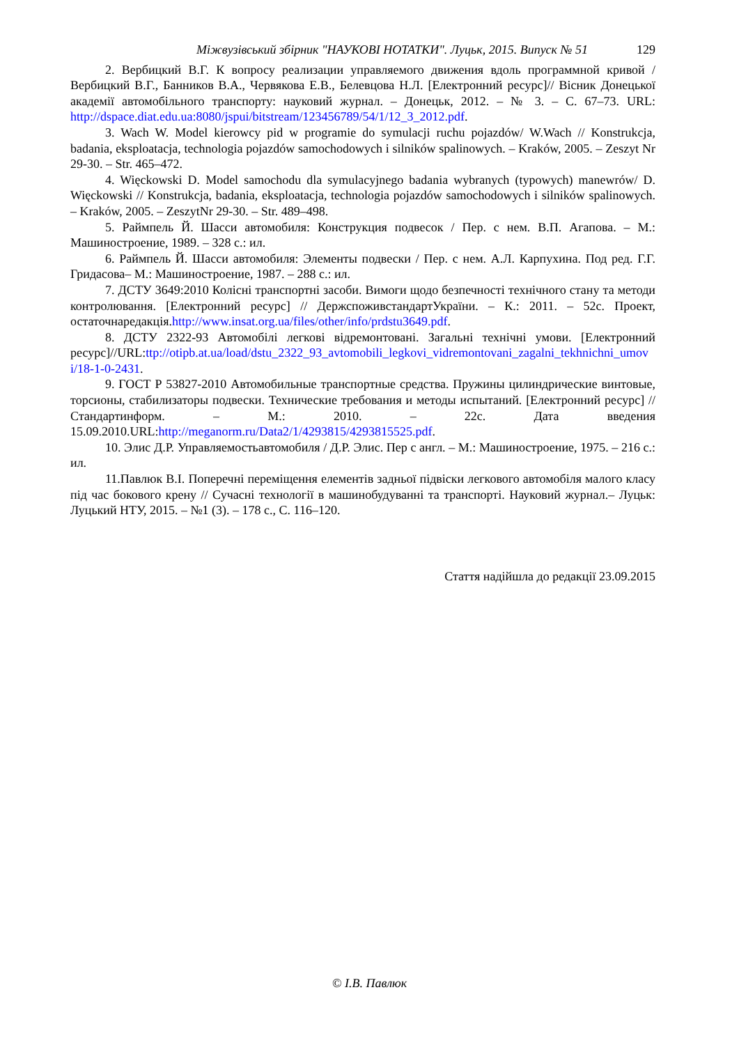Міжвузівський збірник "НАУКОВІ НОТАТКИ". Луцьк, 2015. Випуск № 51 129
2. Вербицкий В.Г. К вопросу реализации управляемого движения вдоль программной кривой / Вербицкий В.Г., Банников В.А., Червякова Е.В., Белевцова Н.Л. [Електронний ресурс]// Вісник Донецької академії автомобільного транспорту: науковий журнал. – Донецьк, 2012. – № 3. – С. 67–73. URL: http://dspace.diat.edu.ua:8080/jspui/bitstream/123456789/54/1/12_3_2012.pdf.
3. Wach W. Model kierowcy pid w programie do symulacji ruchu pojazdów/ W.Wach // Konstrukcja, badania, eksploatacja, technologia pojazdów samochodowych i silników spalinowych. – Kraków, 2005. – Zeszyt Nr 29-30. – Str. 465–472.
4. Więckowski D. Model samochodu dla symulacyjnego badania wybranych (typowych) manewrów/ D. Więckowski // Konstrukcja, badania, eksploatacja, technologia pojazdów samochodowych i silników spalinowych. – Kraków, 2005. – ZeszytNr 29-30. – Str. 489–498.
5. Раймпель Й. Шасси автомобиля: Конструкция подвесок / Пер. с нем. В.П. Агапова. – М.: Машиностроение, 1989. – 328 с.: ил.
6. Раймпель Й. Шасси автомобиля: Элементы подвески / Пер. с нем. А.Л. Карпухина. Под ред. Г.Г. Гридасова– М.: Машиностроение, 1987. – 288 с.: ил.
7. ДСТУ 3649:2010 Колісні транспортні засоби. Вимоги щодо безпечності технічного стану та методи контролювання. [Електронний ресурс] // ДержспоживстандартУкраїни. – К.: 2011. – 52с. Проект, остаточнаредакція.http://www.insat.org.ua/files/other/info/prdstu3649.pdf.
8. ДСТУ 2322-93 Автомобілі легкові відремонтовані. Загальні технічні умови. [Електронний ресурс]//URL:ttp://otipb.at.ua/load/dstu_2322_93_avtomobili_legkovi_vidremontovani_zagalni_tekhnichni_umovi/18-1-0-2431.
9. ГОСТ Р 53827-2010 Автомобильные транспортные средства. Пружины цилиндрические винтовые, торсионы, стабилизаторы подвески. Технические требования и методы испытаний. [Електронний ресурс] // Стандартинформ. – М.: 2010. – 22с. Дата введения 15.09.2010.URL:http://meganorm.ru/Data2/1/4293815/4293815525.pdf.
10. Элис Д.Р. Управляемостьавтомобиля / Д.Р. Элис. Пер с англ. – М.: Машиностроение, 1975. – 216 с.: ил.
11.Павлюк В.І. Поперечні переміщення елементів задньої підвіски легкового автомобіля малого класу під час бокового крену // Сучасні технології в машинобудуванні та транспорті. Науковий журнал.– Луцьк: Луцький НТУ, 2015. – №1 (3). – 178 с., С. 116–120.
Стаття надійшла до редакції 23.09.2015
© І.В. Павлюк